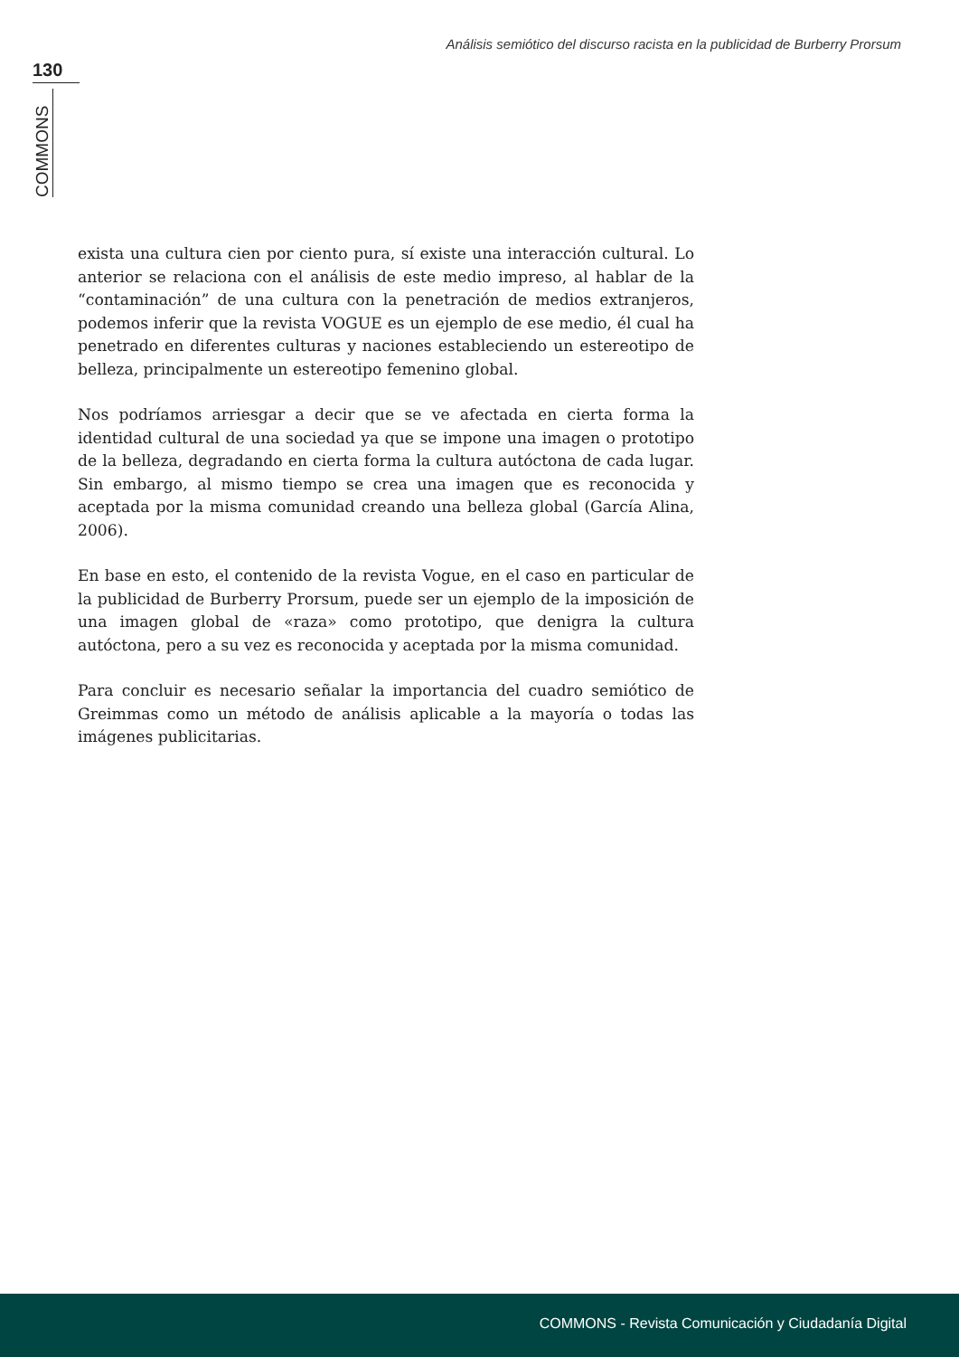Análisis semiótico del discurso racista en la publicidad de Burberry Prorsum
130
COMMONS
exista una cultura cien por ciento pura, sí existe una interacción cultural. Lo anterior se relaciona con el análisis de este medio impreso, al hablar de la “contaminación” de una cultura con la penetración de medios extranjeros, podemos inferir que la revista VOGUE es un ejemplo de ese medio, él cual ha penetrado en diferentes culturas y naciones estableciendo un estereotipo de belleza, principalmente un estereotipo femenino global.
Nos podríamos arriesgar a decir que se ve afectada en cierta forma la identidad cultural de una sociedad ya que se impone una imagen o prototipo de la belleza, degradando en cierta forma la cultura autóctona de cada lugar. Sin embargo, al mismo tiempo se crea una imagen que es reconocida y aceptada por la misma comunidad creando una belleza global (García Alina, 2006).
En base en esto, el contenido de la revista Vogue, en el caso en particular de la publicidad de Burberry Prorsum, puede ser un ejemplo de la imposición de una imagen global de «raza» como prototipo, que denigra la cultura autóctona, pero a su vez es reconocida y aceptada por la misma comunidad.
Para concluir es necesario señalar la importancia del cuadro semiótico de Greimmas como un método de análisis aplicable a la mayoría o todas las imágenes publicitarias.
COMMONS - Revista Comunicación y Ciudadanía Digital